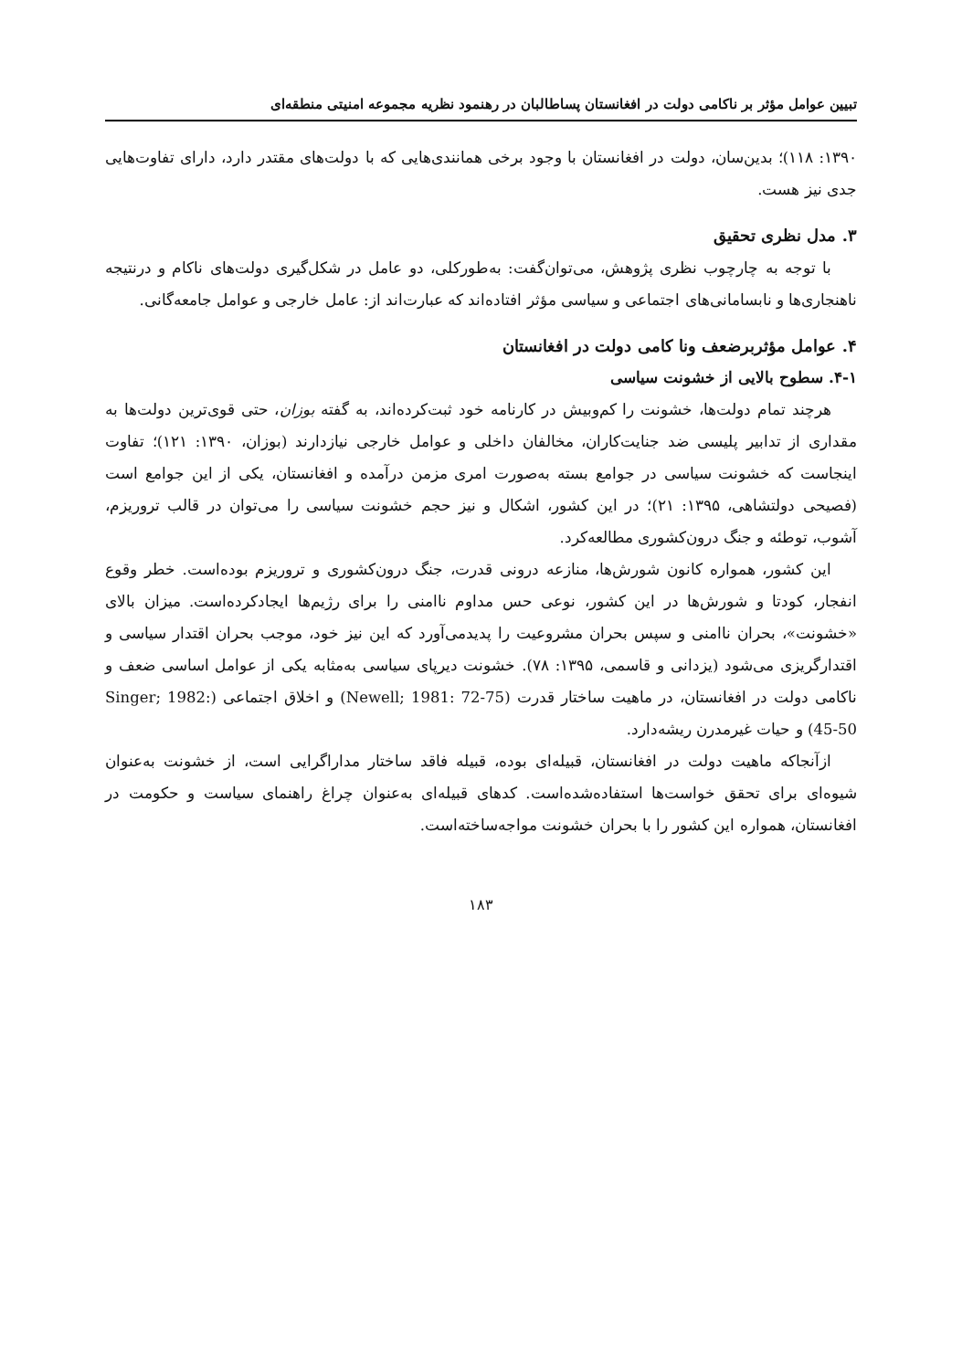تبیین عوامل مؤثر بر ناکامی دولت در افغانستان پساطالبان در رهنمود نظریه مجموعه امنیتی منطقه‌ای
۱۳۹۰: ۱۱۸)؛ بدین‌سان، دولت در افغانستان با وجود برخی همانندی‌هایی که با دولت‌های مقتدر دارد، دارای تفاوت‌هایی جدی نیز هست.
۳. مدل نظری تحقیق
با توجه به چارچوب نظری پژوهش، می‌توان‌گفت: به‌طورکلی، دو عامل در شکل‌گیری دولت‌های ناکام و درنتیجه ناهنجاری‌ها و نابسامانی‌های اجتماعی و سیاسی مؤثر افتاده‌اند که عبارت‌اند از: عامل خارجی و عوامل جامعه‌گانی.
۴. عوامل مؤثربرضعف ونا کامی دولت در افغانستان
۴-۱. سطوح بالایی از خشونت سیاسی
هرچند تمام دولت‌ها، خشونت را کم‌وبیش در کارنامه خود ثبت‌کرده‌اند، به گفته بوزان، حتی قوی‌ترین دولت‌ها به مقداری از تدابیر پلیسی ضد جنایت‌کاران، مخالفان داخلی و عوامل خارجی نیازدارند (بوزان، ۱۳۹۰: ۱۲۱)؛ تفاوت اینجاست که خشونت سیاسی در جوامع بسته به‌صورت امری مزمن درآمده و افغانستان، یکی از این جوامع است (فصیحی دولتشاهی، ۱۳۹۵: ۲۱)؛ در این کشور، اشکال و نیز حجم خشونت سیاسی را می‌توان در قالب تروریزم، آشوب، توطئه و جنگ درون‌کشوری مطالعه‌کرد.
این کشور، همواره کانون شورش‌ها، منازعه درونی قدرت، جنگ درون‌کشوری و تروریزم بوده‌است. خطر وقوع انفجار، کودتا و شورش‌ها در این کشور، نوعی حس مداوم ناامنی را برای رژیم‌ها ایجادکرده‌است. میزان بالای «خشونت»، بحران ناامنی و سپس بحران مشروعیت را پدیدمی‌آورد که این نیز خود، موجب بحران اقتدار سیاسی و اقتدارگریزی می‌شود (یزدانی و قاسمی، ۱۳۹۵: ۷۸). خشونت دیرپای سیاسی به‌مثابه یکی از عوامل اساسی ضعف و ناکامی دولت در افغانستان، در ماهیت ساختار قدرت (Newell; 1981: 72-75) و اخلاق اجتماعی (Singer; 1982: 45-50) و حیات غیرمدرن ریشه‌دارد.
ازآنجاکه ماهیت دولت در افغانستان، قبیله‌ای بوده، قبیله فاقد ساختار مداراگرایی است، از خشونت به‌عنوان شیوه‌ای برای تحقق خواست‌ها استفاده‌شده‌است. کدهای قبیله‌ای به‌عنوان چراغ راهنمای سیاست و حکومت در افغانستان، همواره این کشور را با بحران خشونت مواجه‌ساخته‌است.
۱۸۳